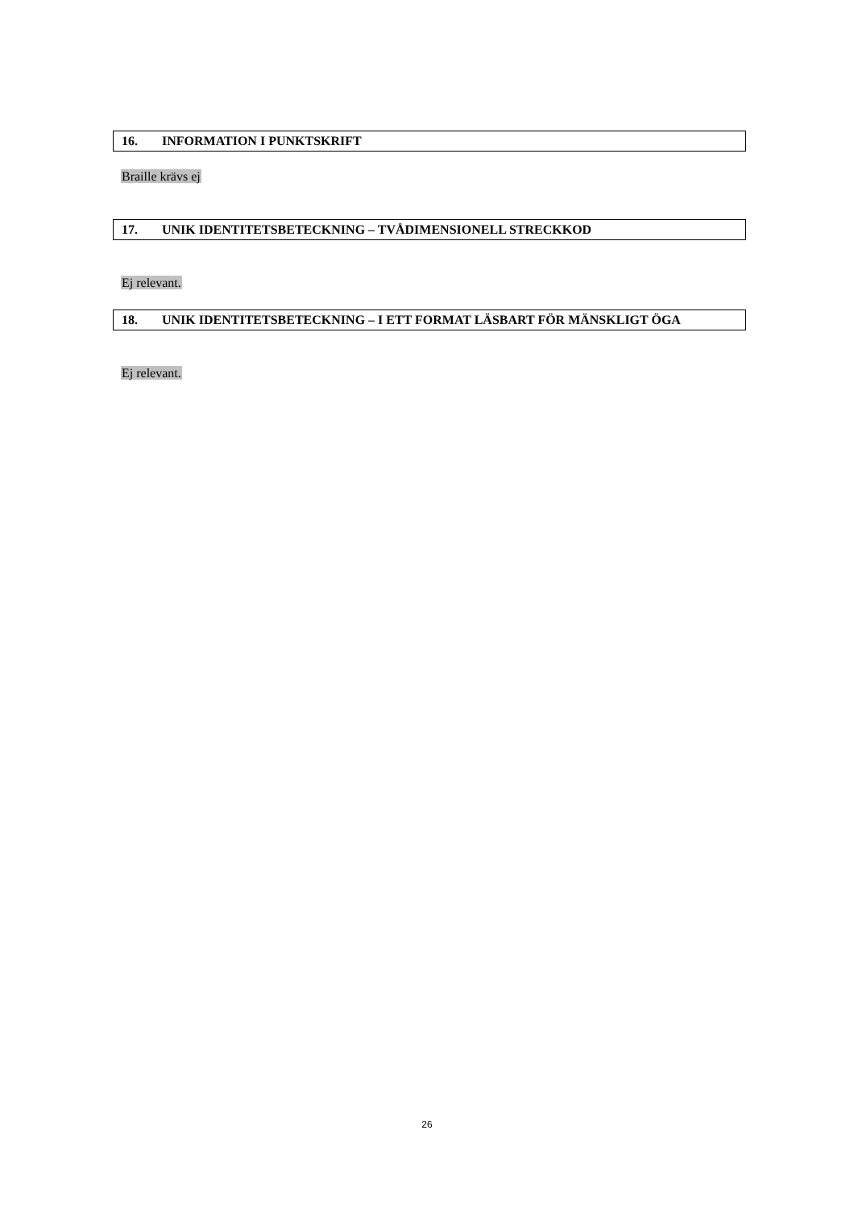16. INFORMATION I PUNKTSKRIFT
Braille krävs ej
17. UNIK IDENTITETSBETECKNING – TVÅDIMENSIONELL STRECKKOD
Ej relevant.
18. UNIK IDENTITETSBETECKNING – I ETT FORMAT LÄSBART FÖR MÄNSKLIGT ÖGA
Ej relevant.
26